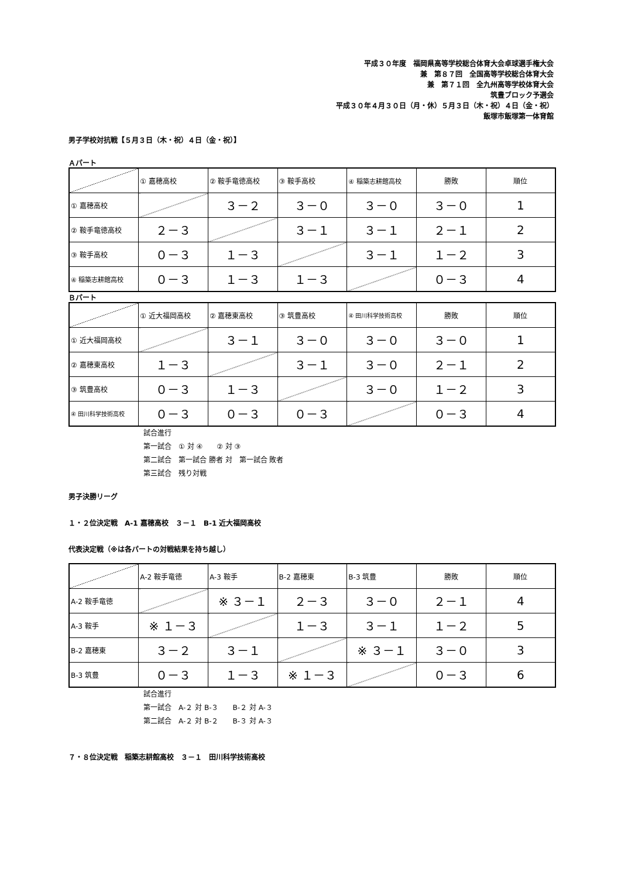平成３０年度　福岡県高等学校総合体育大会卓球選手権大会
兼　第８７回　全国高等学校総合体育大会
兼　第７１回　全九州高等学校体育大会
筑豊ブロック予選会
平成３０年４月３０日（月・休）５月３日（木・祝）４日（金・祝）
飯塚市飯塚第一体育館
男子学校対抗戦【５月３日（木・祝）４日（金・祝）】
Ａパート
| | ① 嘉穂高校 | ② 鞍手竜徳高校 | ③ 鞍手高校 | ④ 稲築志耕館高校 | 勝敗 | 順位 |
| ① 嘉穂高校 | | ３－２ | ３－０ | ３－０ | ３－０ | 1 |
| ② 鞍手竜徳高校 | ２－３ | | ３－１ | ３－１ | ２－１ | 2 |
| ③ 鞍手高校 | ０－３ | １－３ | | ３－１ | １－２ | 3 |
| ④ 稲築志耕館高校 | ０－３ | １－３ | １－３ | | ０－３ | 4 |
Ｂパート
| | ① 近大福岡高校 | ② 嘉穂東高校 | ③ 筑豊高校 | ④ 田川科学技術高校 | 勝敗 | 順位 |
| ① 近大福岡高校 | | ３－１ | ３－０ | ３－０ | ３－０ | 1 |
| ② 嘉穂東高校 | １－３ | | ３－１ | ３－０ | ２－１ | 2 |
| ③ 筑豊高校 | ０－３ | １－３ | | ３－０ | １－２ | 3 |
| ④ 田川科学技術高校 | ０－３ | ０－３ | ０－３ | | ０－３ | 4 |
試合進行
第一試合　① 対 ④　　② 対 ③
第二試合　第一試合 勝者 対　第一試合 敗者
第三試合　残り対戦
男子決勝リーグ
１・２位決定戦　A-1 嘉穂高校　３－１　B-1 近大福岡高校
代表決定戦（※は各パートの対戦結果を持ち越し）
| | A-2 鞍手竜徳 | A-3 鞍手 | B-2 嘉穂東 | B-3 筑豊 | 勝敗 | 順位 |
| A-2 鞍手竜徳 | | ※ ３－１ | ２－３ | ３－０ | ２－１ | 4 |
| A-3 鞍手 | ※ １－３ | | １－３ | ３－１ | １－２ | 5 |
| B-2 嘉穂東 | ３－２ | ３－１ | | ※ ３－１ | ３－０ | 3 |
| B-3 筑豊 | ０－３ | １－３ | ※ １－３ | | ０－３ | 6 |
試合進行
第一試合　A-２ 対 B-３　　B-２ 対 A-３
第二試合　A-２ 対 B-２　　B-３ 対 A-３
７・８位決定戦　稲築志耕館高校　３－１　田川科学技術高校